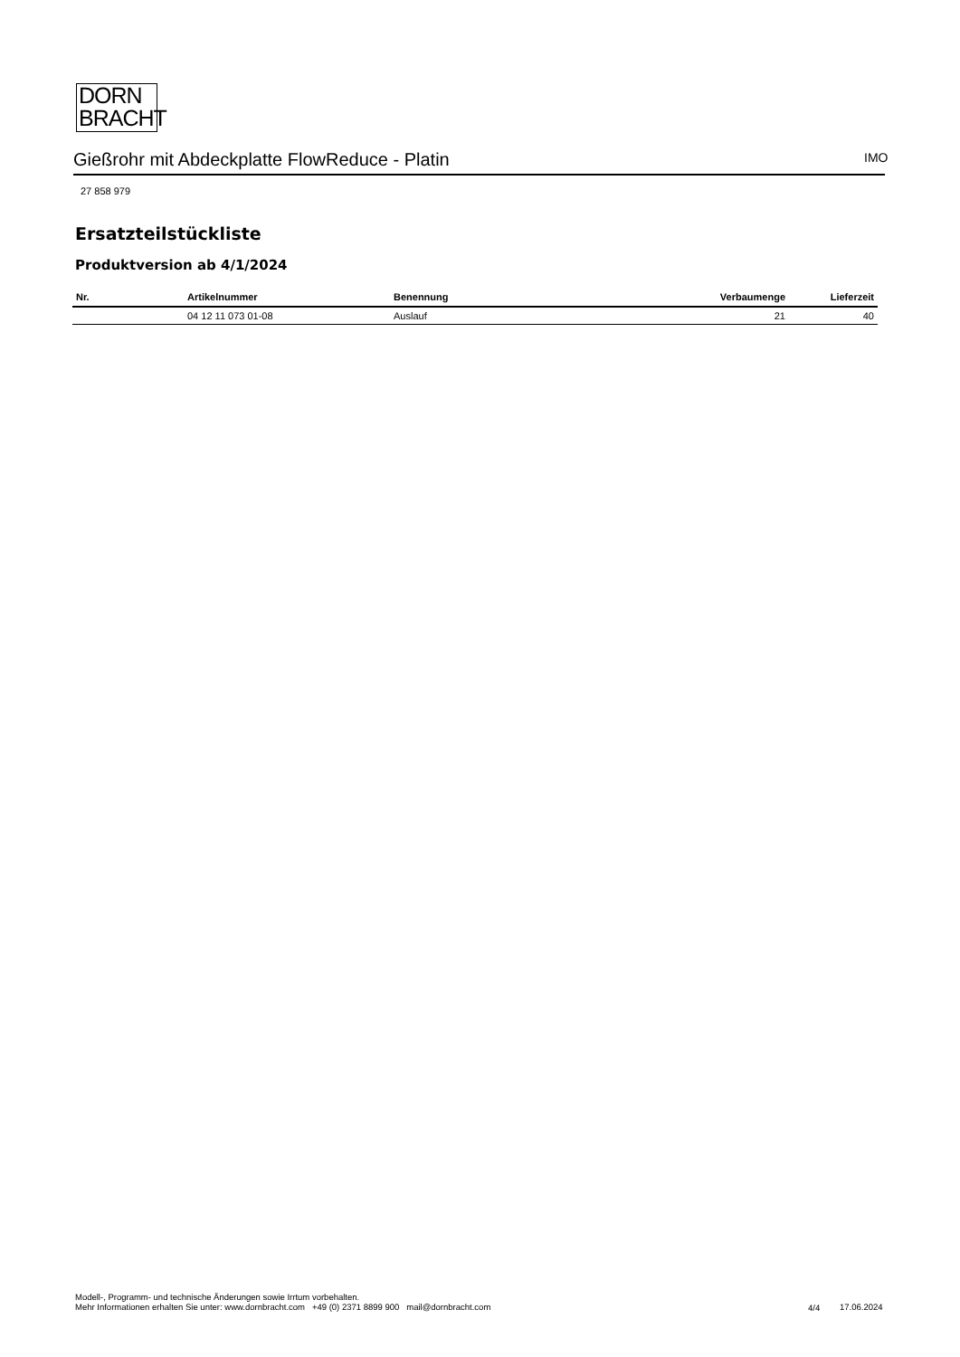DORN
BRACHT
Gießrohr mit Abdeckplatte FlowReduce - Platin IMO
27 858 979
Ersatzteilstückliste
Produktversion ab 4/1/2024
| Nr. | Artikelnummer | Benennung | Verbaumenge | Lieferzeit |
| --- | --- | --- | --- | --- |
| | 04 12 11 073 01-08 | Auslauf | 21 | 40 |
Modell-, Programm- und technische Änderungen sowie Irrtum vorbehalten.
Mehr Informationen erhalten Sie unter: www.dornbracht.com +49 (0) 2371 8899 900 mail@dornbracht.com
4/4 17.06.2024